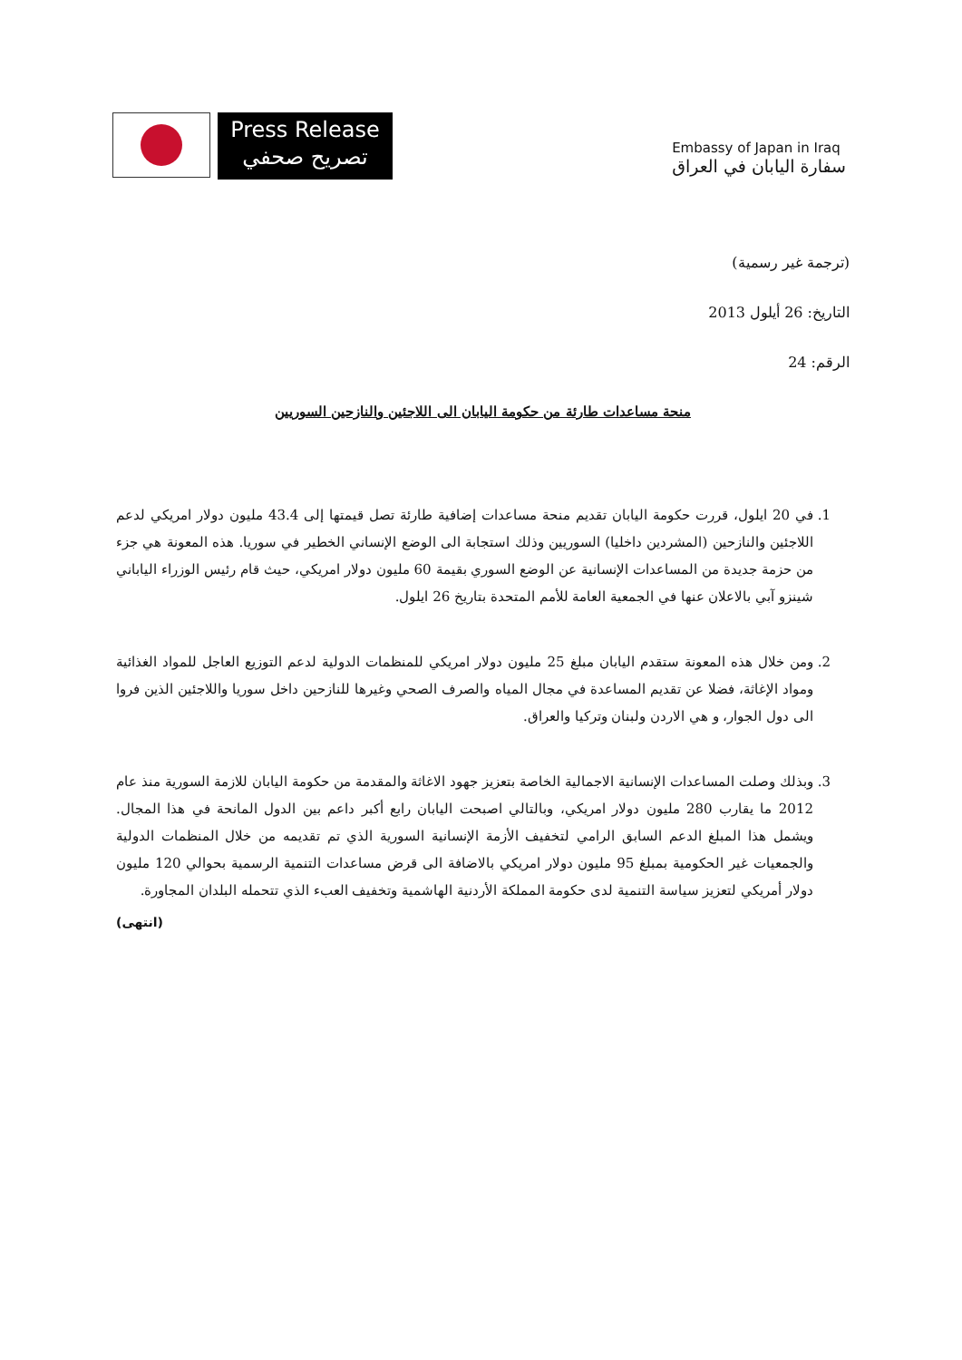Press Release
تصريح صحفي
Embassy of Japan in Iraq
سفارة اليابان في العراق
(ترجمة غير رسمية)
التاريخ: 26 أيلول 2013
الرقم: 24
منحة مساعدات طارئة من حكومة اليابان الى اللاجئين والنازحين السوريين
1. في 20 ايلول، قررت حكومة اليابان تقديم منحة مساعدات إضافية طارئة تصل قيمتها إلى 43.4 مليون دولار امريكي لدعم اللاجئين والنازحين (المشردين داخليا) السوريين وذلك استجابة الى الوضع الإنساني الخطير في سوريا. هذه المعونة هي جزء من حزمة جديدة من المساعدات الإنسانية عن الوضع السوري بقيمة 60 مليون دولار امريكي، حيث قام رئيس الوزراء الياباني شينزو آبي بالاعلان عنها في الجمعية العامة للأمم المتحدة بتاريخ 26 ايلول.
2. ومن خلال هذه المعونة ستقدم اليابان مبلغ 25 مليون دولار امريكي للمنظمات الدولية لدعم التوزيع العاجل للمواد الغذائية ومواد الإغاثة، فضلا عن تقديم المساعدة في مجال المياه والصرف الصحي وغيرها للنازحين داخل سوريا واللاجئين الذين فروا الى دول الجوار، و هي الاردن ولبنان وتركيا والعراق.
3. وبذلك وصلت المساعدات الإنسانية الاجمالية الخاصة بتعزيز جهود الاغاثة والمقدمة من حكومة اليابان للازمة السورية منذ عام 2012 ما يقارب 280 مليون دولار امريكي، وبالتالي اصبحت اليابان رابع أكبر داعم بين الدول المانحة في هذا المجال. ويشمل هذا المبلغ الدعم السابق الرامي لتخفيف الأزمة الإنسانية السورية الذي تم تقديمه من خلال المنظمات الدولية والجمعيات غير الحكومية بمبلغ 95 مليون دولار امريكي بالاضافة الى قرض مساعدات التنمية الرسمية بحوالي 120 مليون دولار أمريكي لتعزيز سياسة التنمية لدى حكومة المملكة الأردنية الهاشمية وتخفيف العبء الذي تتحمله البلدان المجاورة.
(انتهى)